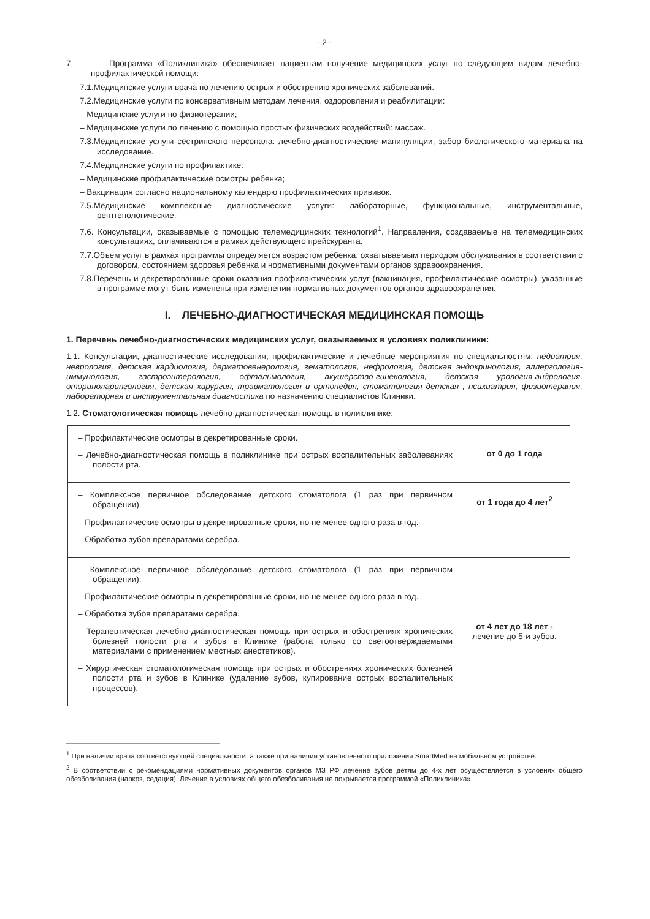- 2 -
7. Программа «Поликлиника» обеспечивает пациентам получение медицинских услуг по следующим видам лечебно-профилактической помощи:
7.1.Медицинские услуги врача по лечению острых и обострению хронических заболеваний.
7.2.Медицинские услуги по консервативным методам лечения, оздоровления и реабилитации:
– Медицинские услуги по физиотерапии;
– Медицинские услуги по лечению с помощью простых физических воздействий: массаж.
7.3.Медицинские услуги сестринского персонала: лечебно-диагностические манипуляции, забор биологического материала на исследование.
7.4.Медицинские услуги по профилактике:
– Медицинские профилактические осмотры ребенка;
– Вакцинация согласно национальному календарю профилактических прививок.
7.5.Медицинские комплексные диагностические услуги: лабораторные, функциональные, инструментальные, рентгенологические.
7.6. Консультации, оказываемые с помощью телемедицинских технологий<sup>1</sup>. Направления, создаваемые на телемедицинских консультациях, оплачиваются в рамках действующего прейскуранта.
7.7.Объем услуг в рамках программы определяется возрастом ребенка, охватываемым периодом обслуживания в соответствии с договором, состоянием здоровья ребенка и нормативными документами органов здравоохранения.
7.8.Перечень и декретированные сроки оказания профилактических услуг (вакцинация, профилактические осмотры), указанные в программе могут быть изменены при изменении нормативных документов органов здравоохранения.
I. ЛЕЧЕБНО-ДИАГНОСТИЧЕСКАЯ МЕДИЦИНСКАЯ ПОМОЩЬ
1. Перечень лечебно-диагностических медицинских услуг, оказываемых в условиях поликлиники:
1.1. Консультации, диагностические исследования, профилактические и лечебные мероприятия по специальностям: педиатрия, неврология, детская кардиология, дерматовенерология, гематология, нефрология, детская эндокринология, аллергология-иммунология, гастроэнтерология, офтальмология, акушерство-гинекология, детская урология-андрология, оториноларингология, детская хирургия, травматология и ортопедия, стоматология детская , психиатрия, физиотерапия, лабораторная и инструментальная диагностика по назначению специалистов Клиники.
1.2. Стоматологическая помощь лечебно-диагностическая помощь в поликлинике:
| – Профилактические осмотры в декретированные сроки. – Лечебно-диагностическая помощь в поликлинике при острых воспалительных заболеваниях полости рта. | от 0 до 1 года |
| – Комплексное первичное обследование детского стоматолога (1 раз при первичном обращении). – Профилактические осмотры в декретированные сроки, но не менее одного раза в год. – Обработка зубов препаратами серебра. | от 1 года до 4 лет<sup>2</sup> |
| – Комплексное первичное обследование детского стоматолога (1 раз при первичном обращении). – Профилактические осмотры в декретированные сроки, но не менее одного раза в год. – Обработка зубов препаратами серебра. – Терапевтическая лечебно-диагностическая помощь при острых и обострениях хронических болезней полости рта и зубов в Клинике (работа только со светоотверждаемыми материалами с применением местных анестетиков). – Хирургическая стоматологическая помощь при острых и обострениях хронических болезней полости рта и зубов в Клинике (удаление зубов, купирование острых воспалительных процессов). | от 4 лет до 18 лет - лечение до 5-и зубов. |
<sup>1</sup> При наличии врача соответствующей специальности, а также при наличии установленного приложения SmartMed на мобильном устройстве.
<sup>2</sup> В соответствии с рекомендациями нормативных документов органов МЗ РФ лечение зубов детям до 4-х лет осуществляется в условиях общего обезболивания (наркоз, седация). Лечение в условиях общего обезболивания не покрывается программой «Поликлиника».